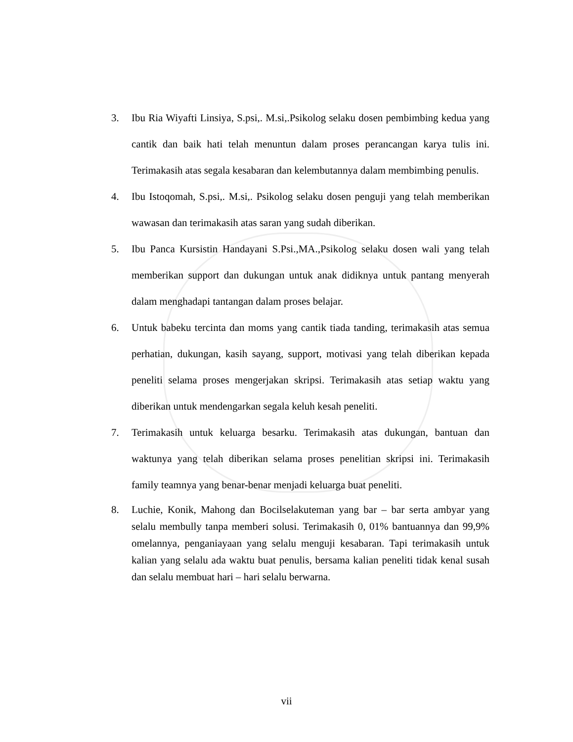3. Ibu Ria Wiyafti Linsiya, S.psi,. M.si,.Psikolog selaku dosen pembimbing kedua yang cantik dan baik hati telah menuntun dalam proses perancangan karya tulis ini. Terimakasih atas segala kesabaran dan kelembutannya dalam membimbing penulis.
4. Ibu Istoqomah, S.psi,. M.si,. Psikolog selaku dosen penguji yang telah memberikan wawasan dan terimakasih atas saran yang sudah diberikan.
5. Ibu Panca Kursistin Handayani S.Psi.,MA.,Psikolog selaku dosen wali yang telah memberikan support dan dukungan untuk anak didiknya untuk pantang menyerah dalam menghadapi tantangan dalam proses belajar.
6. Untuk babeku tercinta dan moms yang cantik tiada tanding, terimakasih atas semua perhatian, dukungan, kasih sayang, support, motivasi yang telah diberikan kepada peneliti selama proses mengerjakan skripsi. Terimakasih atas setiap waktu yang diberikan untuk mendengarkan segala keluh kesah peneliti.
7. Terimakasih untuk keluarga besarku. Terimakasih atas dukungan, bantuan dan waktunya yang telah diberikan selama proses penelitian skripsi ini. Terimakasih family teamnya yang benar-benar menjadi keluarga buat peneliti.
8. Luchie, Konik, Mahong dan Bocilselakuteman yang bar – bar serta ambyar yang selalu membully tanpa memberi solusi. Terimakasih 0, 01% bantuannya dan 99,9% omelannya, penganiayaan yang selalu menguji kesabaran. Tapi terimakasih untuk kalian yang selalu ada waktu buat penulis, bersama kalian peneliti tidak kenal susah dan selalu membuat hari – hari selalu berwarna.
vii